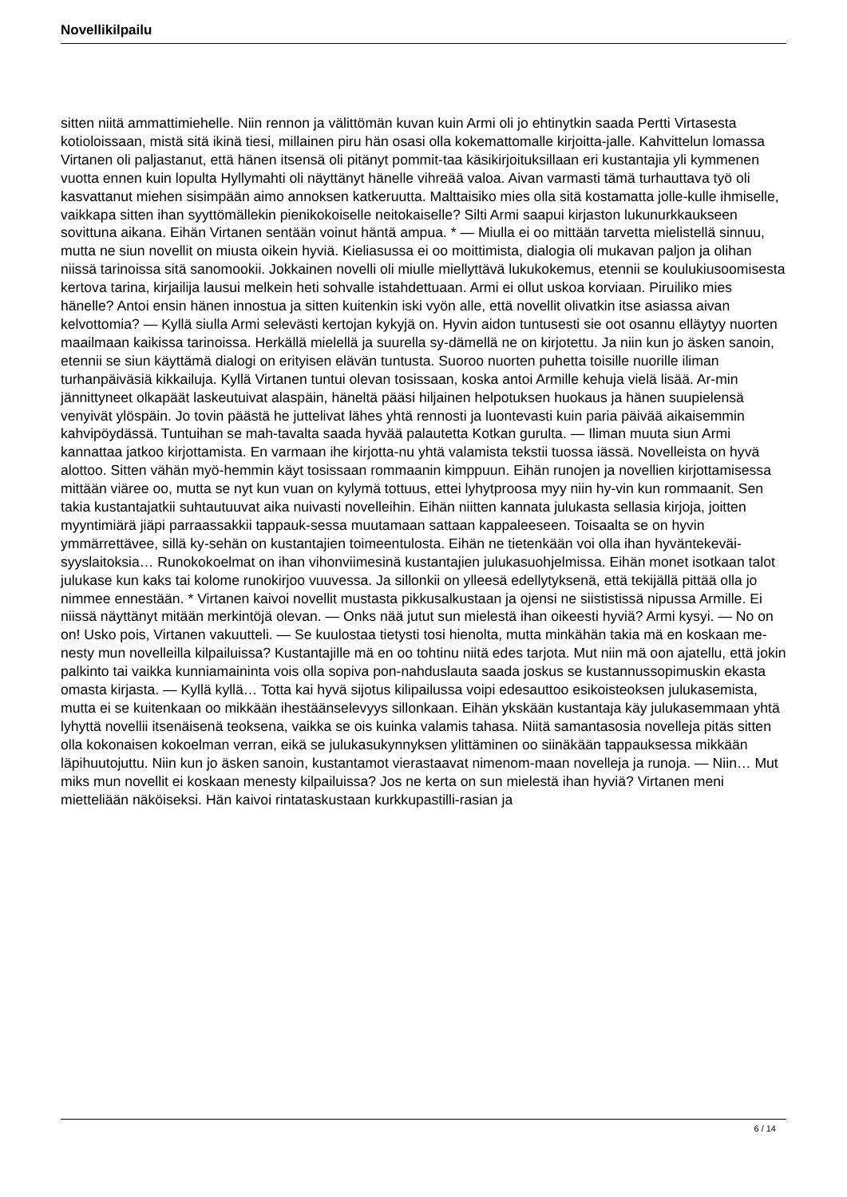Novellikilpailu
sitten niitä ammattimiehelle. Niin rennon ja välittömän kuvan kuin Armi oli jo ehtinytkin saada Pertti Virtasesta kotioloissaan, mistä sitä ikinä tiesi, millainen piru hän osasi olla kokemattomalle kirjoitta-jalle. Kahvittelun lomassa Virtanen oli paljastanut, että hänen itsensä oli pitänyt pommit-taa käsikirjoituksillaan eri kustantajia yli kymmenen vuotta ennen kuin lopulta Hyllymahti oli näyttänyt hänelle vihreää valoa. Aivan varmasti tämä turhauttava työ oli kasvattanut miehen sisimpään aimo annoksen katkeruutta. Malttaisiko mies olla sitä kostamatta jolle-kulle ihmiselle, vaikkapa sitten ihan syyttömällekin pienikokoiselle neitokaiselle? Silti Armi saapui kirjaston lukunurkkaukseen sovittuna aikana. Eihän Virtanen sentään voinut häntä ampua. * — Miulla ei oo mittään tarvetta mielistellä sinnuu, mutta ne siun novellit on miusta oikein hyviä. Kieliasussa ei oo moittimista, dialogia oli mukavan paljon ja olihan niissä tarinoissa sitä sanomookii. Jokkainen novelli oli miulle miellyttävä lukukokemus, etennii se koulukiusoomisesta kertova tarina, kirjailija lausui melkein heti sohvalle istahdettuaan. Armi ei ollut uskoa korviaan. Piruiliko mies hänelle? Antoi ensin hänen innostua ja sitten kuitenkin iski vyön alle, että novellit olivatkin itse asiassa aivan kelvottomia? — Kyllä siulla Armi selevästi kertojan kykyjä on. Hyvin aidon tuntusesti sie oot osannu elläytyy nuorten maailmaan kaikissa tarinoissa. Herkällä mielellä ja suurella sy-dämellä ne on kirjotettu. Ja niin kun jo äsken sanoin, etennii se siun käyttämä dialogi on erityisen elävän tuntusta. Suoroo nuorten puhetta toisille nuorille iliman turhanpäiväsiä kikkailuja. Kyllä Virtanen tuntui olevan tosissaan, koska antoi Armille kehuja vielä lisää. Ar-min jännittyneet olkapäät laskeutuivat alaspäin, häneltä pääsi hiljainen helpotuksen huokaus ja hänen suupielensä venyivät ylöspäin. Jo tovin päästä he juttelivat lähes yhtä rennosti ja luontevasti kuin paria päivää aikaisemmin kahvipöydässä. Tuntuihan se mah-tavalta saada hyvää palautetta Kotkan gurulta. — Iliman muuta siun Armi kannattaa jatkoo kirjottamista. En varmaan ihe kirjotta-nu yhtä valamista tekstii tuossa iässä. Novelleista on hyvä alottoo. Sitten vähän myö-hemmin käyt tosissaan rommaanin kimppuun. Eihän runojen ja novellien kirjottamisessa mittään viäree oo, mutta se nyt kun vuan on kylymä tottuus, ettei lyhytproosa myy niin hy-vin kun rommaanit. Sen takia kustantajatkii suhtautuuvat aika nuivasti novelleihin. Eihän niitten kannata julukasta sellasia kirjoja, joitten myyntimiärä jiäpi parraassakkii tappauk-sessa muutamaan sattaan kappaleeseen. Toisaalta se on hyvin ymmärrettävee, sillä ky-sehän on kustantajien toimeentulosta. Eihän ne tietenkään voi olla ihan hyväntekeväi-syyslaitoksia… Runokokoelmat on ihan vihonviimesinä kustantajien julukasuohjelmissa. Eihän monet isotkaan talot julukase kun kaks tai kolome runokirjoo vuuvessa. Ja sillonkii on ylleesä edellytyksenä, että tekijällä pittää olla jo nimmee ennestään. * Virtanen kaivoi novellit mustasta pikkusalkustaan ja ojensi ne siististissä nipussa Armille. Ei niissä näyttänyt mitään merkintöjä olevan. — Onks nää jutut sun mielestä ihan oikeesti hyviä? Armi kysyi. — No on on! Usko pois, Virtanen vakuutteli. — Se kuulostaa tietysti tosi hienolta, mutta minkähän takia mä en koskaan me-nesty mun novelleilla kilpailuissa? Kustantajille mä en oo tohtinu niitä edes tarjota. Mut niin mä oon ajatellu, että jokin palkinto tai vaikka kunniamaininta vois olla sopiva pon-nahduslauta saada joskus se kustannussopimuskin ekasta omasta kirjasta. — Kyllä kyllä… Totta kai hyvä sijotus kilipailussa voipi edesauttoo esikoisteoksen julukasemista, mutta ei se kuitenkaan oo mikkään ihestäänselevyys sillonkaan. Eihän ykskään kustantaja käy julukasemmaan yhtä lyhyttä novellii itsenäisenä teoksena, vaikka se ois kuinka valamis tahasa. Niitä samantasosia novelleja pitäs sitten olla kokonaisen kokoelman verran, eikä se julukasukynnyksen ylittäminen oo siinäkään tappauksessa mikkään läpihuutojuttu. Niin kun jo äsken sanoin, kustantamot vierastaavat nimenom-maan novelleja ja runoja. — Niin… Mut miks mun novellit ei koskaan menesty kilpailuissa? Jos ne kerta on sun mielestä ihan hyviä? Virtanen meni mietteliään näköiseksi. Hän kaivoi rintataskustaan kurkkupastilli-rasian ja
6 / 14